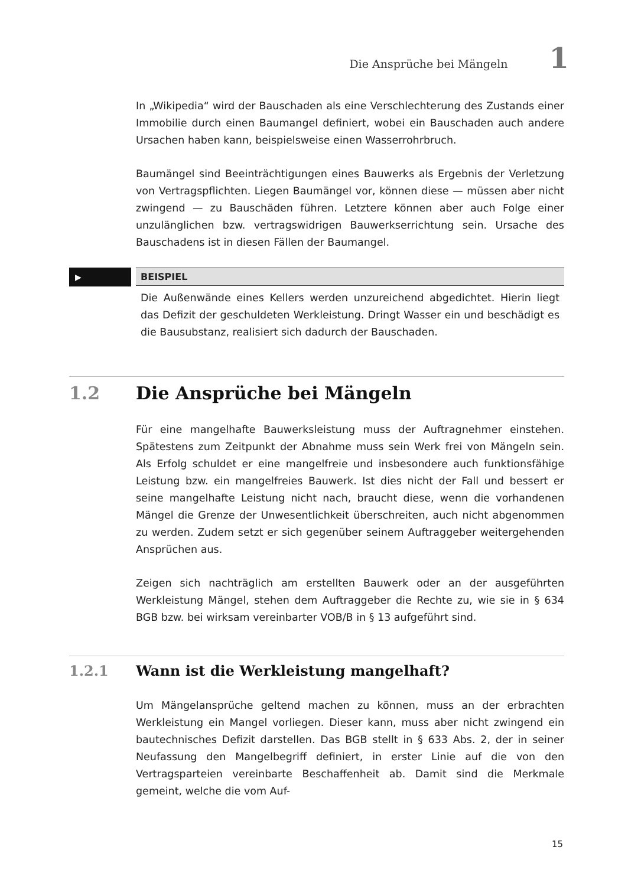Die Ansprüche bei Mängeln 1
In „Wikipedia“ wird der Bauschaden als eine Verschlechterung des Zustands einer Immobilie durch einen Baumangel definiert, wobei ein Bauschaden auch andere Ursachen haben kann, beispielsweise einen Wasserrohrbruch.
Baumängel sind Beeinträchtigungen eines Bauwerks als Ergebnis der Verletzung von Vertragspflichten. Liegen Baumängel vor, können diese — müssen aber nicht zwingend — zu Bauschäden führen. Letztere können aber auch Folge einer unzulänglichen bzw. vertragswidrigen Bauwerkserrichtung sein. Ursache des Bauschadens ist in diesen Fällen der Baumangel.
▶
BEISPIEL
Die Außenwände eines Kellers werden unzureichend abgedichtet. Hierin liegt das Defizit der geschuldeten Werkleistung. Dringt Wasser ein und beschädigt es die Bausubstanz, realisiert sich dadurch der Bauschaden.
1.2 Die Ansprüche bei Mängeln
Für eine mangelhafte Bauwerksleistung muss der Auftragnehmer einstehen. Spätestens zum Zeitpunkt der Abnahme muss sein Werk frei von Mängeln sein. Als Erfolg schuldet er eine mangelfreie und insbesondere auch funktionsfähige Leistung bzw. ein mangelfreies Bauwerk. Ist dies nicht der Fall und bessert er seine mangelhafte Leistung nicht nach, braucht diese, wenn die vorhandenen Mängel die Grenze der Unwesentlichkeit überschreiten, auch nicht abgenommen zu werden. Zudem setzt er sich gegenüber seinem Auftraggeber weitergehenden Ansprüchen aus.
Zeigen sich nachträglich am erstellten Bauwerk oder an der ausgeführten Werkleistung Mängel, stehen dem Auftraggeber die Rechte zu, wie sie in § 634 BGB bzw. bei wirksam vereinbarter VOB/B in § 13 aufgeführt sind.
1.2.1 Wann ist die Werkleistung mangelhaft?
Um Mängelansprüche geltend machen zu können, muss an der erbrachten Werkleistung ein Mangel vorliegen. Dieser kann, muss aber nicht zwingend ein bautechnisches Defizit darstellen. Das BGB stellt in § 633 Abs. 2, der in seiner Neufassung den Mangelbegriff definiert, in erster Linie auf die von den Vertragsparteien vereinbarte Beschaffenheit ab. Damit sind die Merkmale gemeint, welche die vom Auf-
15